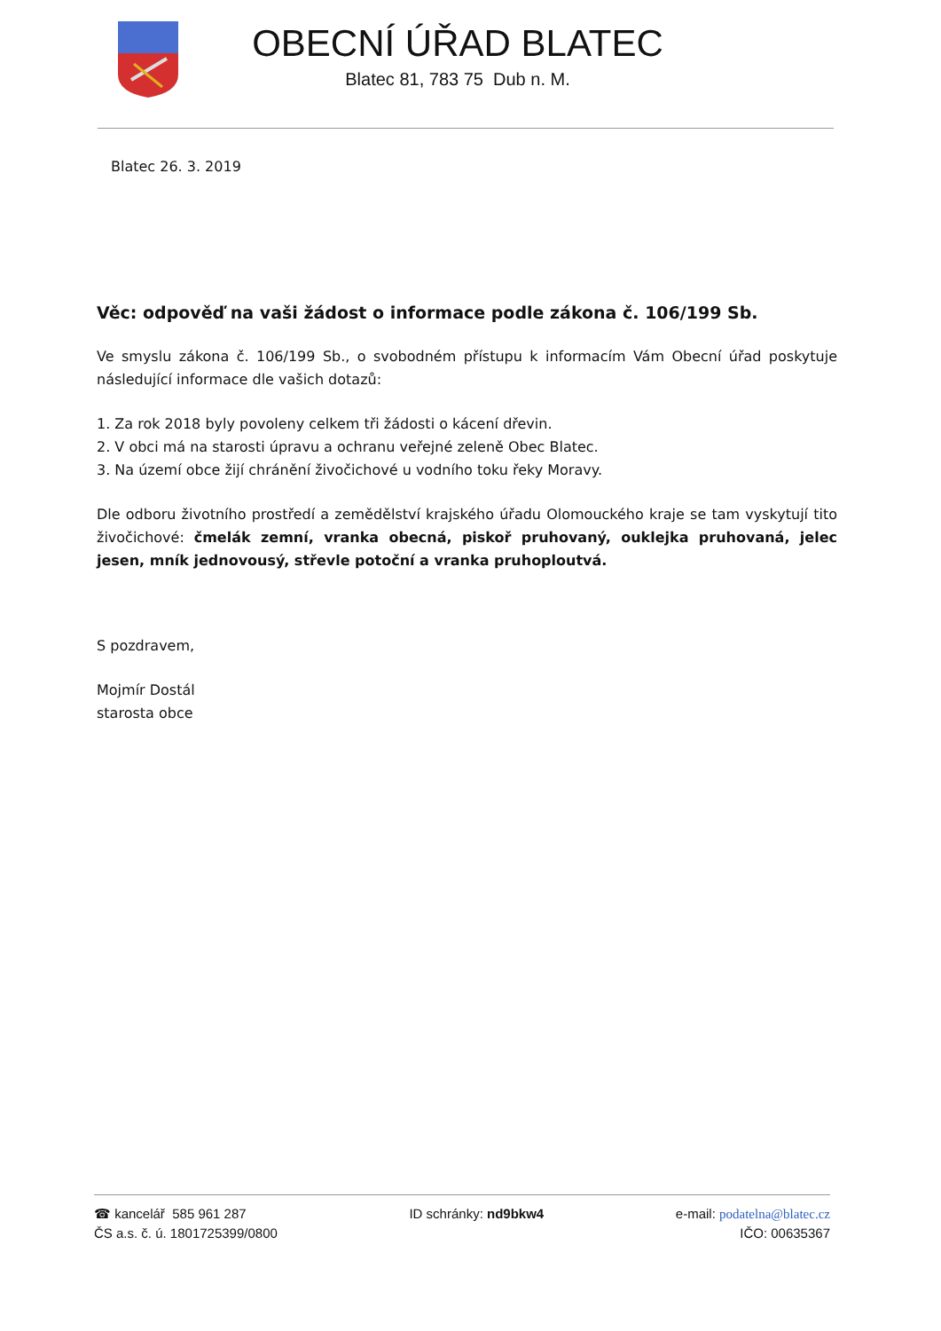OBECNÍ ÚŘAD BLATEC
Blatec 81, 783 75 Dub n. M.
Blatec 26. 3. 2019
Věc: odpověď na vaši žádost o informace podle zákona č. 106/199 Sb.
Ve smyslu zákona č. 106/199 Sb., o svobodném přístupu k informacím Vám Obecní úřad poskytuje následující informace dle vašich dotazů:
1. Za rok 2018 byly povoleny celkem tři žádosti o kácení dřevin.
2. V obci má na starosti úpravu a ochranu veřejné zeleně Obec Blatec.
3. Na území obce žijí chránění živočichové u vodního toku řeky Moravy.
Dle odboru životního prostředí a zemědělství krajského úřadu Olomouckého kraje se tam vyskytují tito živočichové: čmelák zemní, vranka obecná, piskoř pruhovaný, ouklejka pruhovaná, jelec jesen, mník jednovousý, střevle potoční a vranka pruhoploutvá.
S pozdravem,
Mojmír Dostál
starosta obce
☎ kancelář 585 961 287
ČS a.s. č. ú. 1801725399/0800
ID schránky: nd9bkw4 e-mail: podatelna@blatec.cz
IČO: 00635367